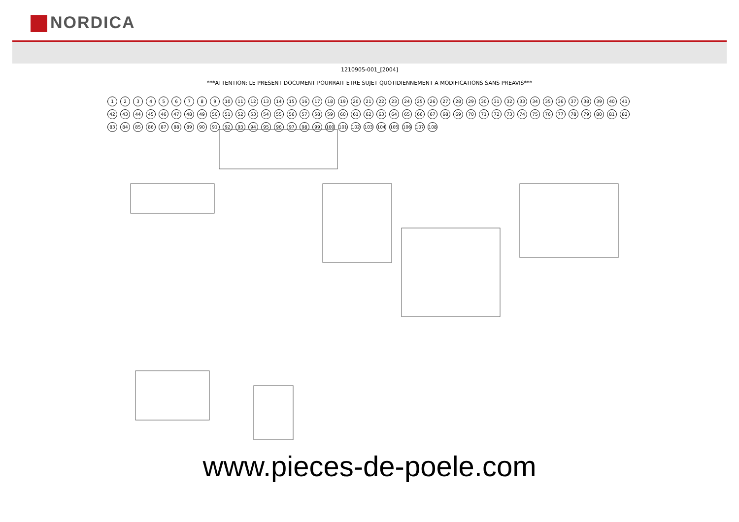NORDICA
1210905-001_[2004]
***ATTENTION: LE PRESENT DOCUMENT POURRAIT ETRE SUJET QUOTIDIENNEMENT A MODIFICATIONS SANS PREAVIS***
1 2 3 4 5 6 7 8 9 10 11 12 13 14 15 16 17 18 19 20 21 22 23 24 25 26 27 28 29 30 31 32 33 34 35 36 37 38 39 40 41 42 43 44 45 46 47 48 49 50 51 52 53 54 55 56 57 58 59 60 61 62 63 64 65 66 67 68 69 70 71 72 73 74 75 76 77 78 79 80 81 82 83 84 85 86 87 88 89 90 91 92 93 94 95 96 97 98 99 100 101 102 103 104 105 106 107 108
www.pieces-de-poele.com